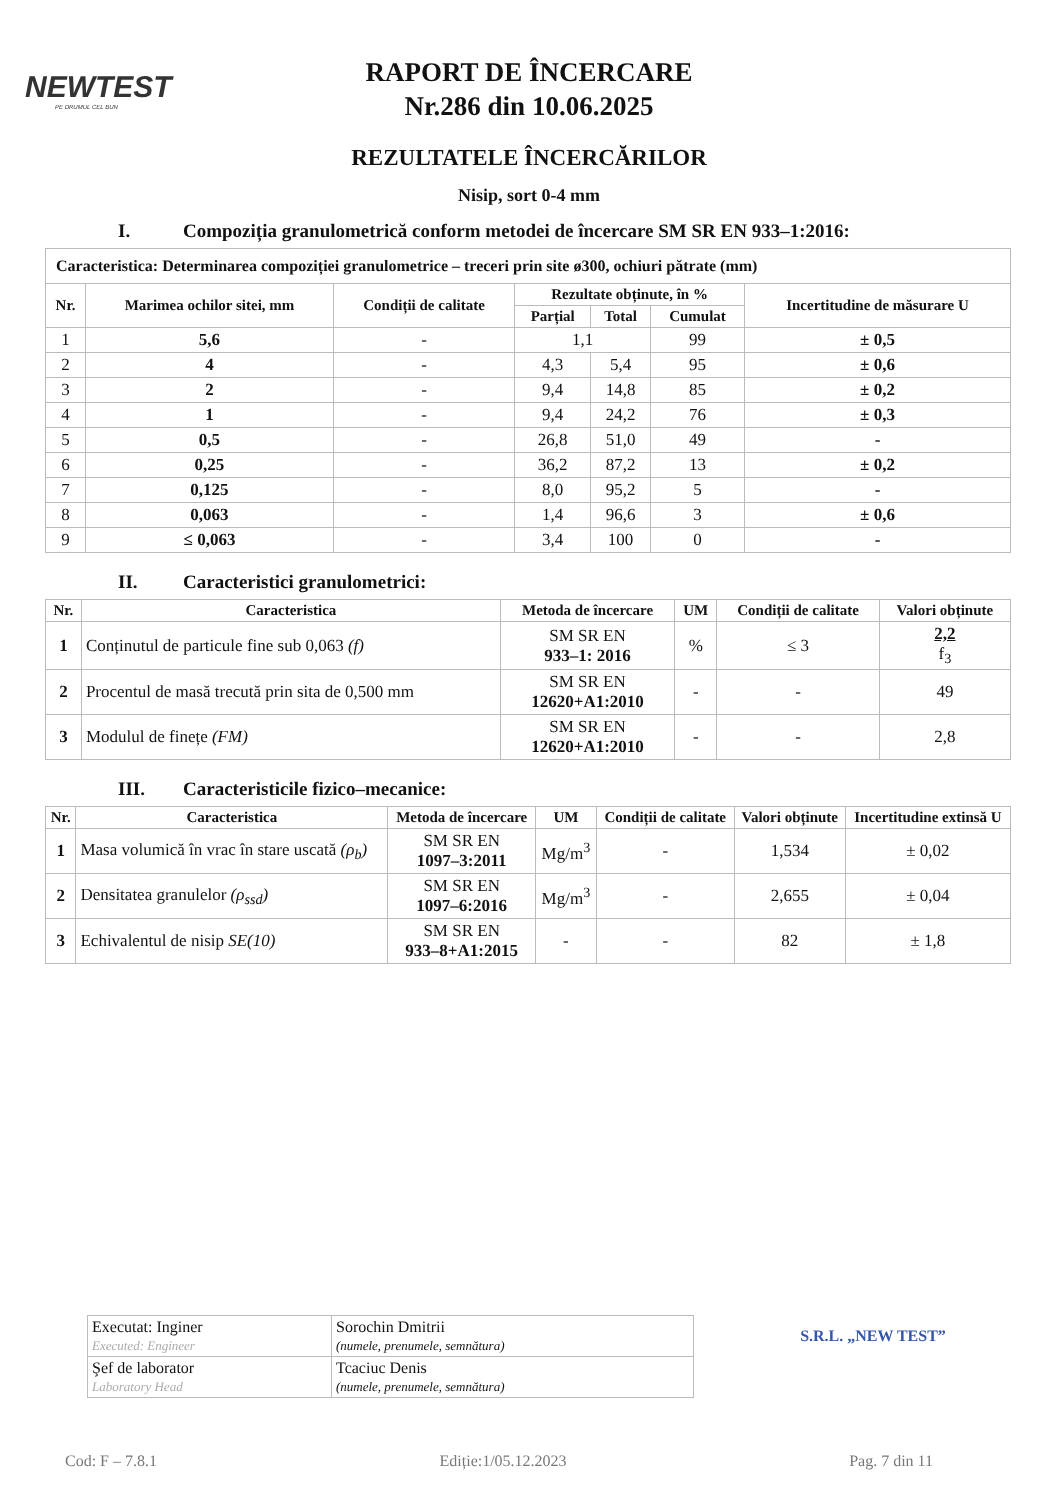NEWTEST
PE DRUMUL CEL BUN
RAPORT DE ÎNCERCARE
Nr.286 din 10.06.2025
REZULTATELE ÎNCERCĂRILOR
Nisip, sort 0-4 mm
I. Compoziția granulometrică conform metodei de încercare SM SR EN 933–1:2016:
| Caracteristica: Determinarea compoziției granulometrice – treceri prin site ø300, ochiuri pătrate (mm) | | | | | | |
| --- | --- | --- | --- | --- | --- | --- |
| Nr. | Marimea ochilor sitei, mm | Condiții de calitate | Rezultate obținute, în % | | | Incertitudine de măsurare U |
| | | | Parțial | Total | Cumulat | |
| 1 | 5,6 | - | 1,1 | | 99 | ± 0,5 |
| 2 | 4 | - | 4,3 | 5,4 | 95 | ± 0,6 |
| 3 | 2 | - | 9,4 | 14,8 | 85 | ± 0,2 |
| 4 | 1 | - | 9,4 | 24,2 | 76 | ± 0,3 |
| 5 | 0,5 | - | 26,8 | 51,0 | 49 | - |
| 6 | 0,25 | - | 36,2 | 87,2 | 13 | ± 0,2 |
| 7 | 0,125 | - | 8,0 | 95,2 | 5 | - |
| 8 | 0,063 | - | 1,4 | 96,6 | 3 | ± 0,6 |
| 9 | ≤ 0,063 | - | 3,4 | 100 | 0 | - |
II. Caracteristici granulometrici:
| Nr. | Caracteristica | Metoda de încercare | UM | Condiții de calitate | Valori obținute |
| --- | --- | --- | --- | --- | --- |
| 1 | Conținutul de particule fine sub 0,063 (f) | SM SR EN 933–1: 2016 | % | ≤ 3 | 2,2 f<sub>3</sub> |
| 2 | Procentul de masă trecută prin sita de 0,500 mm | SM SR EN 12620+A1:2010 | - | - | 49 |
| 3 | Modulul de finețe (FM) | SM SR EN 12620+A1:2010 | - | - | 2,8 |
III. Caracteristicile fizico–mecanice:
| Nr. | Caracteristica | Metoda de încercare | UM | Condiții de calitate | Valori obținute | Incertitudine extinsă U |
| --- | --- | --- | --- | --- | --- | --- |
| 1 | Masa volumică în vrac în stare uscată (ρ<sub>b</sub>) | SM SR EN 1097–3:2011 | Mg/m<sup>3</sup> | - | 1,534 | ± 0,02 |
| 2 | Densitatea granulelor (ρ<sub>ssd</sub>) | SM SR EN 1097–6:2016 | Mg/m<sup>3</sup> | - | 2,655 | ± 0,04 |
| 3 | Echivalentul de nisip SE(10) | SM SR EN 933–8+A1:2015 | - | - | 82 | ± 1,8 |
| Executat: Inginer Executed: Engineer | Sorochin Dmitrii (numele, prenumele, semnătura) | S.R.L. „NEW TEST” |
| Şef de laborator Laboratory Head | Tcaciuc Denis (numele, prenumele, semnătura) | |
Cod: F – 7.8.1 Ediție:1/05.12.2023 Pag. 7 din 11